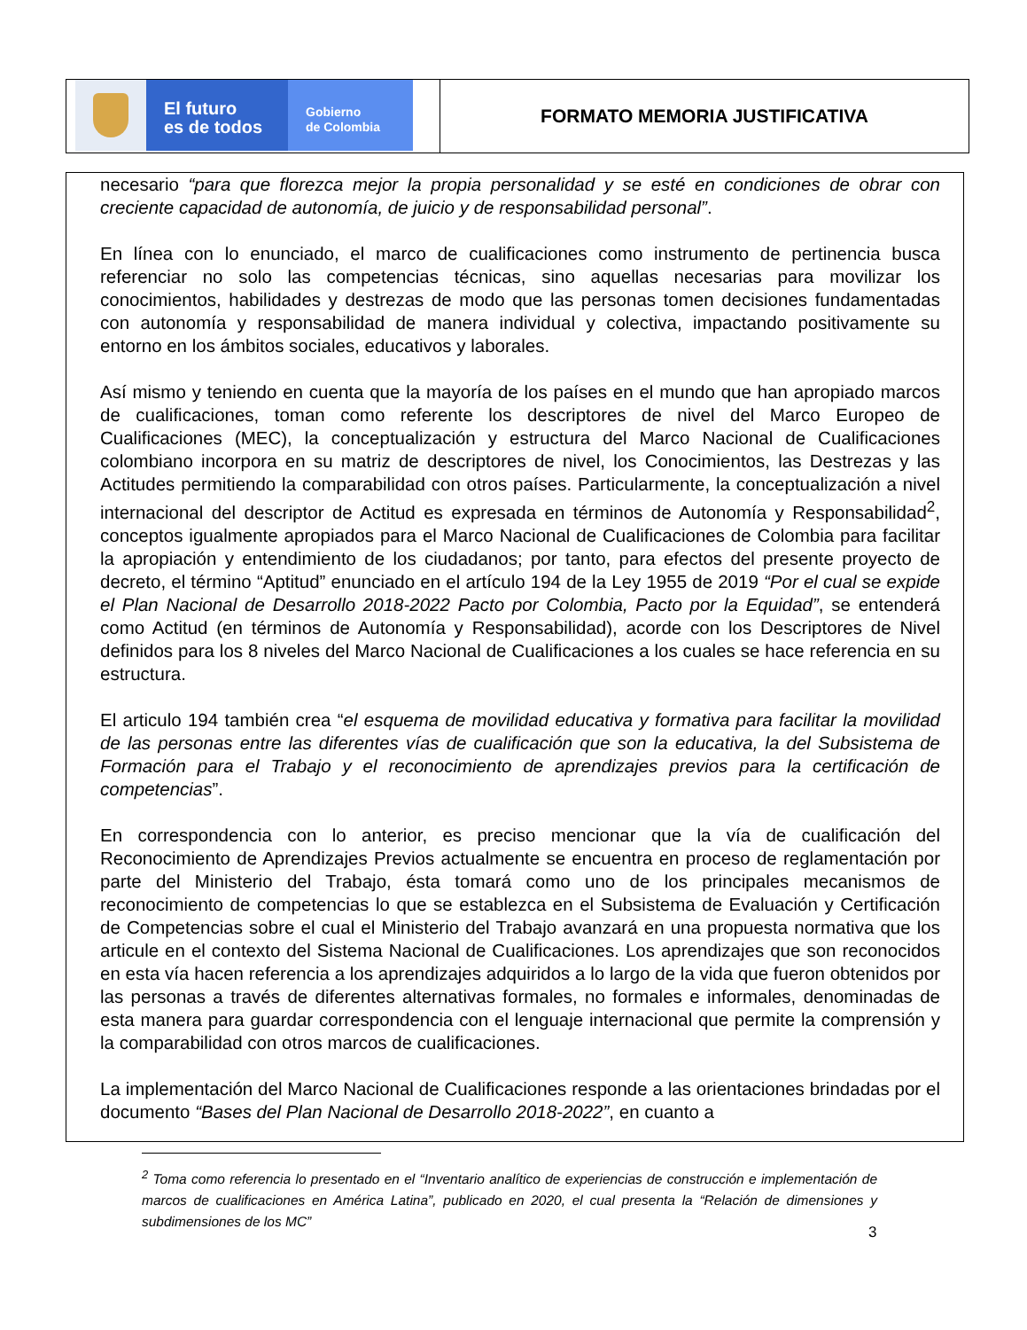El futuro
es de todos
Gobierno
de Colombia
FORMATO MEMORIA JUSTIFICATIVA
necesario “para que florezca mejor la propia personalidad y se esté en condiciones de obrar con creciente capacidad de autonomía, de juicio y de responsabilidad personal”.
En línea con lo enunciado, el marco de cualificaciones como instrumento de pertinencia busca referenciar no solo las competencias técnicas, sino aquellas necesarias para movilizar los conocimientos, habilidades y destrezas de modo que las personas tomen decisiones fundamentadas con autonomía y responsabilidad de manera individual y colectiva, impactando positivamente su entorno en los ámbitos sociales, educativos y laborales.
Así mismo y teniendo en cuenta que la mayoría de los países en el mundo que han apropiado marcos de cualificaciones, toman como referente los descriptores de nivel del Marco Europeo de Cualificaciones (MEC), la conceptualización y estructura del Marco Nacional de Cualificaciones colombiano incorpora en su matriz de descriptores de nivel, los Conocimientos, las Destrezas y las Actitudes permitiendo la comparabilidad con otros países. Particularmente, la conceptualización a nivel internacional del descriptor de Actitud es expresada en términos de Autonomía y Responsabilidad<sup>2</sup>, conceptos igualmente apropiados para el Marco Nacional de Cualificaciones de Colombia para facilitar la apropiación y entendimiento de los ciudadanos; por tanto, para efectos del presente proyecto de decreto, el término “Aptitud” enunciado en el artículo 194 de la Ley 1955 de 2019 “Por el cual se expide el Plan Nacional de Desarrollo 2018-2022 Pacto por Colombia, Pacto por la Equidad”, se entenderá como Actitud (en términos de Autonomía y Responsabilidad), acorde con los Descriptores de Nivel definidos para los 8 niveles del Marco Nacional de Cualificaciones a los cuales se hace referencia en su estructura.
El articulo 194 también crea “el esquema de movilidad educativa y formativa para facilitar la movilidad de las personas entre las diferentes vías de cualificación que son la educativa, la del Subsistema de Formación para el Trabajo y el reconocimiento de aprendizajes previos para la certificación de competencias”.
En correspondencia con lo anterior, es preciso mencionar que la vía de cualificación del Reconocimiento de Aprendizajes Previos actualmente se encuentra en proceso de reglamentación por parte del Ministerio del Trabajo, ésta tomará como uno de los principales mecanismos de reconocimiento de competencias lo que se establezca en el Subsistema de Evaluación y Certificación de Competencias sobre el cual el Ministerio del Trabajo avanzará en una propuesta normativa que los articule en el contexto del Sistema Nacional de Cualificaciones. Los aprendizajes que son reconocidos en esta vía hacen referencia a los aprendizajes adquiridos a lo largo de la vida que fueron obtenidos por las personas a través de diferentes alternativas formales, no formales e informales, denominadas de esta manera para guardar correspondencia con el lenguaje internacional que permite la comprensión y la comparabilidad con otros marcos de cualificaciones.
La implementación del Marco Nacional de Cualificaciones responde a las orientaciones brindadas por el documento “Bases del Plan Nacional de Desarrollo 2018-2022”, en cuanto a
<sup>2</sup> Toma como referencia lo presentado en el “Inventario analítico de experiencias de construcción e implementación de marcos de cualificaciones en América Latina”, publicado en 2020, el cual presenta la “Relación de dimensiones y subdimensiones de los MC”
3